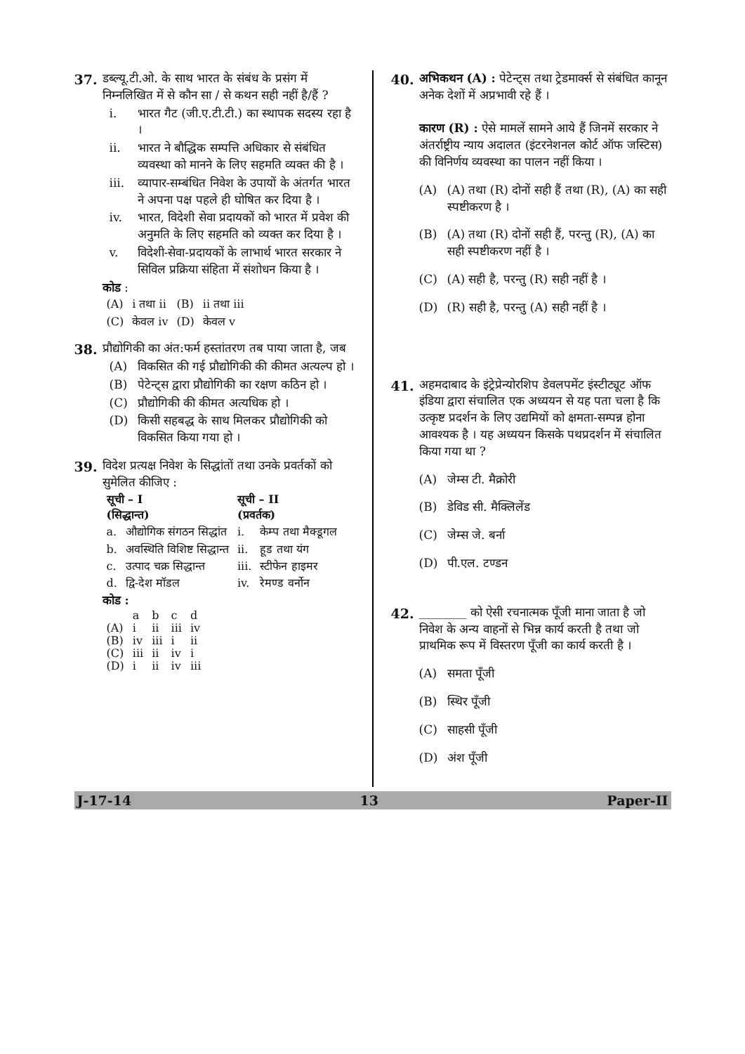37. डब्ल्यू.टी.ओ. के साथ भारत के संबंध के प्रसंग में निम्नलिखित में से कौन सा / से कथन सही नहीं है/हैं ?
i. भारत गैट (जी.ए.टी.टी.) का स्थापक सदस्य रहा है ।
ii. भारत ने बौद्धिक सम्पत्ति अधिकार से संबंधित व्यवस्था को मानने के लिए सहमति व्यक्त की है ।
iii. व्यापार-सम्बंधित निवेश के उपायों के अंतर्गत भारत ने अपना पक्ष पहले ही घोषित कर दिया है ।
iv. भारत, विदेशी सेवा प्रदायकों को भारत में प्रवेश की अनुमति के लिए सहमति को व्यक्त कर दिया है ।
v. विदेशी-सेवा-प्रदायकों के लाभार्थ भारत सरकार ने सिविल प्रक्रिया संहिता में संशोधन किया है ।
कोड :
| (A) | i तथा ii | (B) | ii तथा iii |
| (C) | केवल iv | (D) | केवल v |
38. प्रौद्योगिकी का अंत:फर्म हस्तांतरण तब पाया जाता है, जब
(A) विकसित की गई प्रौद्योगिकी की कीमत अत्यल्प हो ।
(B) पेटेन्ट्स द्वारा प्रौद्योगिकी का रक्षण कठिन हो ।
(C) प्रौद्योगिकी की कीमत अत्यधिक हो ।
(D) किसी सहबद्ध के साथ मिलकर प्रौद्योगिकी को विकसित किया गया हो ।
39. विदेश प्रत्यक्ष निवेश के सिद्धांतों तथा उनके प्रवर्तकों को सुमेलित कीजिए :
| सूची – I (सिद्धान्त) | | सूची – II (प्रवर्तक) | |
| --- | --- | --- | --- |
| a. | औद्योगिक संगठन सिद्धांत | i. | केम्प तथा मैक्डूगल |
| b. | अवस्थिति विशिष्ट सिद्धान्त | ii. | हूड तथा यंग |
| c. | उत्पाद चक्र सिद्धान्त | iii. | स्टीफेन हाइमर |
| d. | द्वि-देश मॉडल | iv. | रेमण्ड वर्नोन |
कोड :
| | a | b | c | d |
| (A) | i | ii | iii | iv |
| (B) | iv | iii | i | ii |
| (C) | iii | ii | iv | i |
| (D) | i | ii | iv | iii |
40. अभिकथन (A) : पेटेन्ट्स तथा ट्रेडमार्क्स से संबंधित कानून अनेक देशों में अप्रभावी रहे हैं ।
कारण (R) : ऐसे मामलें सामने आये हैं जिनमें सरकार ने अंतर्राष्ट्रीय न्याय अदालत (इंटरनेशनल कोर्ट ऑफ जस्टिस) की विनिर्णय व्यवस्था का पालन नहीं किया ।
(A) (A) तथा (R) दोनों सही हैं तथा (R), (A) का सही स्पष्टीकरण है ।
(B) (A) तथा (R) दोनों सही हैं, परन्तु (R), (A) का सही स्पष्टीकरण नहीं है ।
(C) (A) सही है, परन्तु (R) सही नहीं है ।
(D) (R) सही है, परन्तु (A) सही नहीं है ।
41. अहमदाबाद के इंट्रेप्रेन्योरशिप डेवलपमेंट इंस्टीट्यूट ऑफ इंडिया द्वारा संचालित एक अध्ययन से यह पता चला है कि उत्कृष्ट प्रदर्शन के लिए उद्यमियों को क्षमता-सम्पन्न होना आवश्यक है । यह अध्ययन किसके पथप्रदर्शन में संचालित किया गया था ?
(A) जेम्स टी. मैक्रोरी
(B) डेविड सी. मैक्लिलेंड
(C) जेम्स जे. बर्ना
(D) पी.एल. टण्डन
42. ________ को ऐसी रचनात्मक पूँजी माना जाता है जो निवेश के अन्य वाहनों से भिन्न कार्य करती है तथा जो प्राथमिक रूप में विस्तरण पूँजी का कार्य करती है ।
(A) समता पूँजी
(B) स्थिर पूँजी
(C) साहसी पूँजी
(D) अंश पूँजी
J-17-14 13 Paper-II